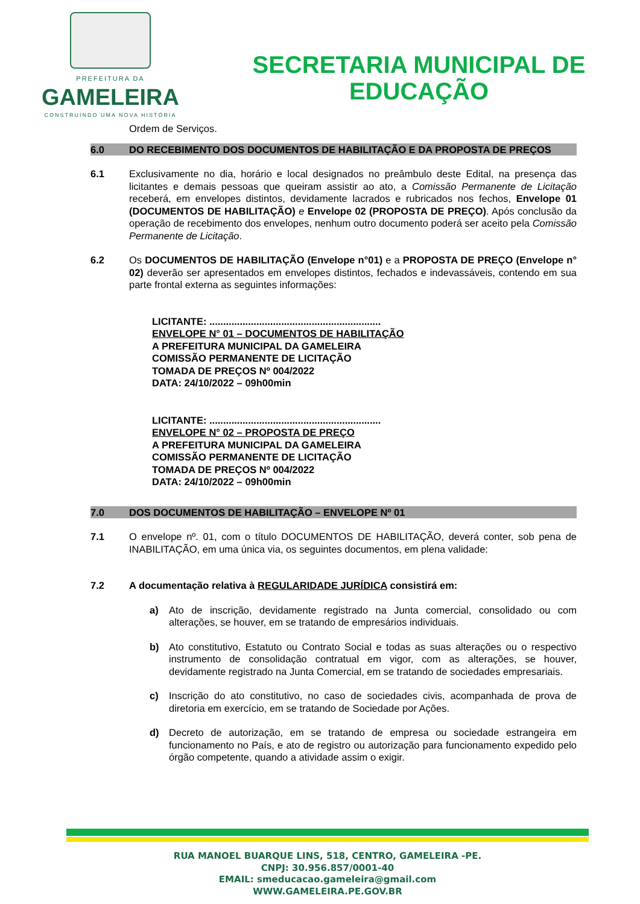PREFEITURA DA
GAMELEIRA
CONSTRUINDO UMA NOVA HISTÓRIA
SECRETARIA MUNICIPAL DE
EDUCAÇÃO
Ordem de Serviços.
6.0 DO RECEBIMENTO DOS DOCUMENTOS DE HABILITAÇÃO E DA PROPOSTA DE PREÇOS
6.1 Exclusivamente no dia, horário e local designados no preâmbulo deste Edital, na presença das licitantes e demais pessoas que queiram assistir ao ato, a Comissão Permanente de Licitação receberá, em envelopes distintos, devidamente lacrados e rubricados nos fechos, Envelope 01 (DOCUMENTOS DE HABILITAÇÃO) e Envelope 02 (PROPOSTA DE PREÇO). Após conclusão da operação de recebimento dos envelopes, nenhum outro documento poderá ser aceito pela Comissão Permanente de Licitação.
6.2 Os DOCUMENTOS DE HABILITAÇÃO (Envelope n°01) e a PROPOSTA DE PREÇO (Envelope n° 02) deverão ser apresentados em envelopes distintos, fechados e indevassáveis, contendo em sua parte frontal externa as seguintes informações:
LICITANTE: ..............................................................
ENVELOPE N° 01 – DOCUMENTOS DE HABILITAÇÃO
A PREFEITURA MUNICIPAL DA GAMELEIRA
COMISSÃO PERMANENTE DE LICITAÇÃO
TOMADA DE PREÇOS Nº 004/2022
DATA: 24/10/2022 – 09h00min
LICITANTE: ..............................................................
ENVELOPE N° 02 – PROPOSTA DE PREÇO
A PREFEITURA MUNICIPAL DA GAMELEIRA
COMISSÃO PERMANENTE DE LICITAÇÃO
TOMADA DE PREÇOS Nº 004/2022
DATA: 24/10/2022 – 09h00min
7.0 DOS DOCUMENTOS DE HABILITAÇÃO – ENVELOPE Nº 01
7.1 O envelope nº. 01, com o título DOCUMENTOS DE HABILITAÇÃO, deverá conter, sob pena de INABILITAÇÃO, em uma única via, os seguintes documentos, em plena validade:
7.2 A documentação relativa à REGULARIDADE JURÍDICA consistirá em:
a) Ato de inscrição, devidamente registrado na Junta comercial, consolidado ou com alterações, se houver, em se tratando de empresários individuais.
b) Ato constitutivo, Estatuto ou Contrato Social e todas as suas alterações ou o respectivo instrumento de consolidação contratual em vigor, com as alterações, se houver, devidamente registrado na Junta Comercial, em se tratando de sociedades empresariais.
c) Inscrição do ato constitutivo, no caso de sociedades civis, acompanhada de prova de diretoria em exercício, em se tratando de Sociedade por Ações.
d) Decreto de autorização, em se tratando de empresa ou sociedade estrangeira em funcionamento no País, e ato de registro ou autorização para funcionamento expedido pelo órgão competente, quando a atividade assim o exigir.
RUA MANOEL BUARQUE LINS, 518, CENTRO, GAMELEIRA -PE.
CNPJ: 30.956.857/0001-40
EMAIL: smeducacao.gameleira@gmail.com
WWW.GAMELEIRA.PE.GOV.BR